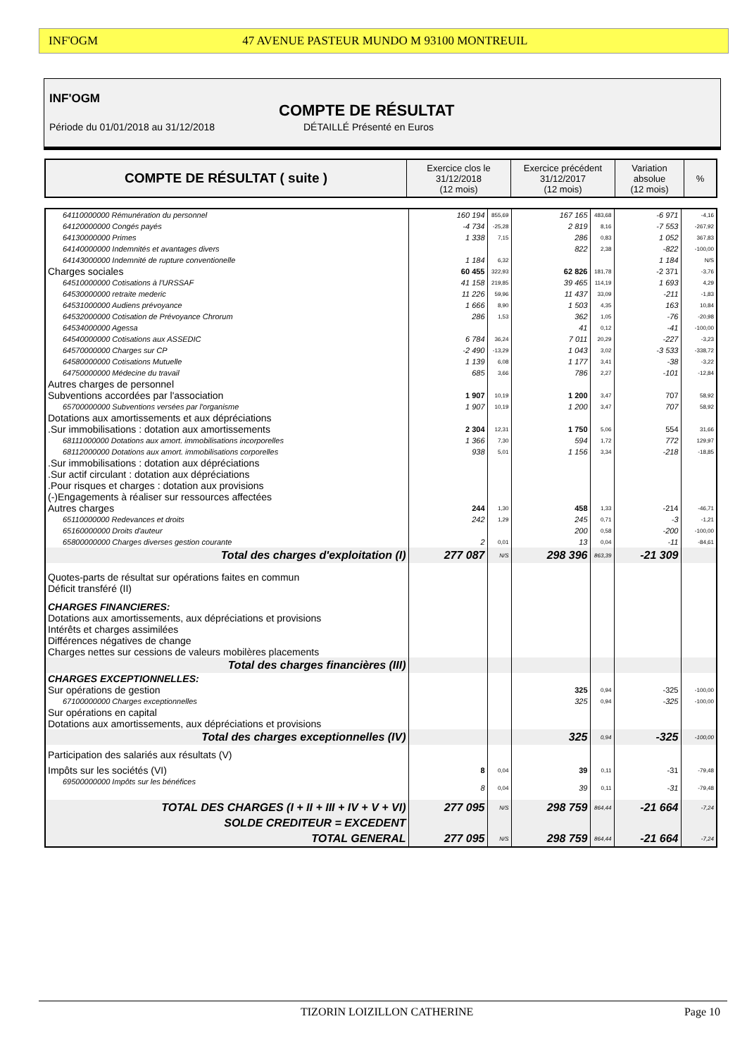INF'OGM 47 AVENUE PASTEUR MUNDO M 93100 MONTREUIL
INF'OGM
COMPTE DE RÉSULTAT
Période du 01/01/2018 au 31/12/2018
DÉTAILLÉ Présenté en Euros
| COMPTE DE RÉSULTAT ( suite ) | Exercice clos le 31/12/2018 (12 mois) | Exercice précédent 31/12/2017 (12 mois) | Variation absolue (12 mois) | % |
| 64110000000 Rémunération du personnel | 160 194 | 855,69 | 167 165 | 483,68 | -6 971 | -4,16 |
| 64120000000 Congés payés | -4 734 | -25,28 | 2 819 | 8,16 | -7 553 | -267,92 |
| 64130000000 Primes | 1 338 | 7,15 | 286 | 0,83 | 1 052 | 367,83 |
| 64140000000 Indemnités et avantages divers | | | 822 | 2,38 | -822 | -100,00 |
| 64143000000 Indemnité de rupture conventionelle | 1 184 | 6,32 | | | 1 184 | N/S |
| Charges sociales | 60 455 | 322,93 | 62 826 | 181,78 | -2 371 | -3,76 |
| 64510000000 Cotisations à l'URSSAF | 41 158 | 219,85 | 39 465 | 114,19 | 1 693 | 4,29 |
| 64530000000 retraite mederic | 11 226 | 59,96 | 11 437 | 33,09 | -211 | -1,83 |
| 64531000000 Audiens prévoyance | 1 666 | 8,90 | 1 503 | 4,35 | 163 | 10,84 |
| 64532000000 Cotisation de Prévoyance Chrorum | 286 | 1,53 | 362 | 1,05 | -76 | -20,98 |
| 64534000000 Agessa | | | 41 | 0,12 | -41 | -100,00 |
| 64540000000 Cotisations aux ASSEDIC | 6 784 | 36,24 | 7 011 | 20,29 | -227 | -3,23 |
| 64570000000 Charges sur CP | -2 490 | -13,29 | 1 043 | 3,02 | -3 533 | -338,72 |
| 64580000000 Cotisations Mutuelle | 1 139 | 6,08 | 1 177 | 3,41 | -38 | -3,22 |
| 64750000000 Médecine du travail | 685 | 3,66 | 786 | 2,27 | -101 | -12,84 |
| Autres charges de personnel | | | | | | |
| Subventions accordées par l'association | 1 907 | 10,19 | 1 200 | 3,47 | 707 | 58,92 |
| 65700000000 Subventions versées par l'organisme | 1 907 | 10,19 | 1 200 | 3,47 | 707 | 58,92 |
| Dotations aux amortissements et aux dépréciations | | | | | | |
| .Sur immobilisations : dotation aux amortissements | 2 304 | 12,31 | 1 750 | 5,06 | 554 | 31,66 |
| 68111000000 Dotations aux amort. immobilisations incorporelles | 1 366 | 7,30 | 594 | 1,72 | 772 | 129,97 |
| 68112000000 Dotations aux amort. immobilisations corporelles | 938 | 5,01 | 1 156 | 3,34 | -218 | -18,85 |
| .Sur immobilisations : dotation aux dépréciations | | | | | | |
| .Sur actif circulant : dotation aux dépréciations | | | | | | |
| .Pour risques et charges : dotation aux provisions | | | | | | |
| (-)Engagements à réaliser sur ressources affectées | | | | | | |
| Autres charges | 244 | 1,30 | 458 | 1,33 | -214 | -46,71 |
| 65110000000 Redevances et droits | 242 | 1,29 | 245 | 0,71 | -3 | -1,21 |
| 65160000000 Droits d'auteur | | | 200 | 0,58 | -200 | -100,00 |
| 65800000000 Charges diverses gestion courante | 2 | 0,01 | 13 | 0,04 | -11 | -84,61 |
| Total des charges d'exploitation (I) | 277 087 | N/S | 298 396 | 863,39 | -21 309 | |
| Quotes-parts de résultat sur opérations faites en commun Déficit transféré (II) | | | | | | |
| CHARGES FINANCIERES: Dotations aux amortissements, aux dépréciations et provisions Intérêts et charges assimilées Différences négatives de change Charges nettes sur cessions de valeurs mobilères placements | | | | | | |
| Total des charges financières (III) | | | | | | |
| CHARGES EXCEPTIONNELLES: | | | | | | |
| Sur opérations de gestion | | | 325 | 0,94 | -325 | -100,00 |
| 67100000000 Charges exceptionnelles | | | 325 | 0,94 | -325 | -100,00 |
| Sur opérations en capital Dotations aux amortissements, aux dépréciations et provisions | | | | | | |
| Total des charges exceptionnelles (IV) | | | 325 | 0,94 | -325 | -100,00 |
| Participation des salariés aux résultats (V) | | | | | | |
| Impôts sur les sociétés (VI) | 8 | 0,04 | 39 | 0,11 | -31 | -79,48 |
| 69500000000 Impôts sur les bénéfices | 8 | 0,04 | 39 | 0,11 | -31 | -79,48 |
| TOTAL DES CHARGES (I + II + III + IV + V + VI) | 277 095 | N/S | 298 759 | 864,44 | -21 664 | -7,24 |
| SOLDE CREDITEUR = EXCEDENT | | | | | | |
| TOTAL GENERAL | 277 095 | N/S | 298 759 | 864,44 | -21 664 | -7,24 |
TIZORIN LOIZILLON CATHERINE Page 10